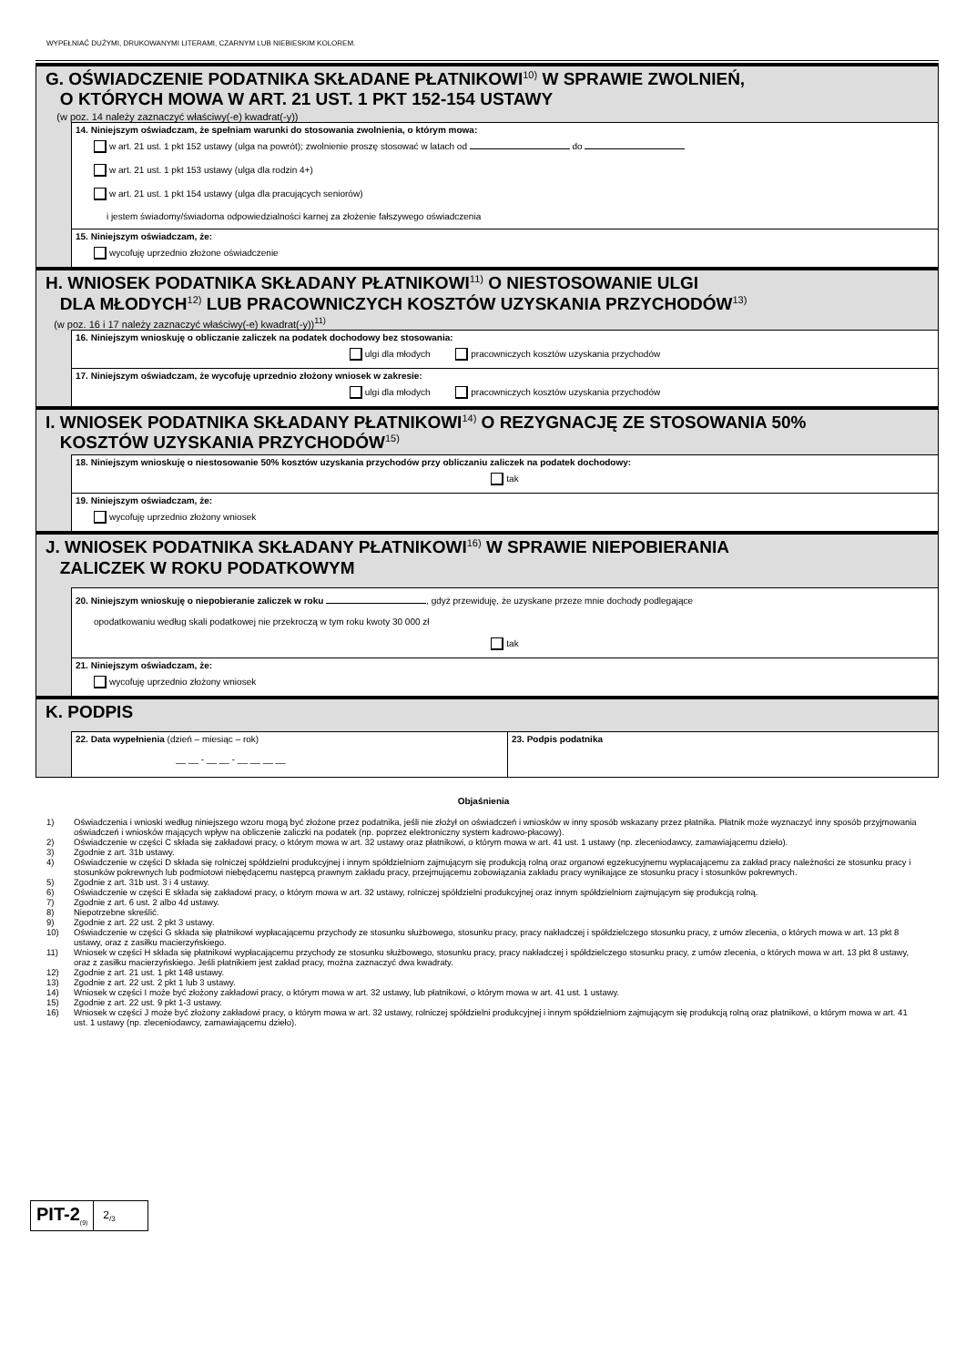WYPEŁNIAĆ DUŻYMI, DRUKOWANYMI LITERAMI, CZARNYM LUB NIEBIESKIM KOLOREM.
G. OŚWIADCZENIE PODATNIKA SKŁADANE PŁATNIKOWI<sup>10)</sup> W SPRAWIE ZWOLNIEŃ,
O KTÓRYCH MOWA W ART. 21 UST. 1 PKT 152-154 USTAWY
(w poz. 14 należy zaznaczyć właściwy(-e) kwadrat(-y))
14. Niniejszym oświadczam, że spełniam warunki do stosowania zwolnienia, o którym mowa:
w art. 21 ust. 1 pkt 152 ustawy (ulga na powrót); zwolnienie proszę stosować w latach od do
w art. 21 ust. 1 pkt 153 ustawy (ulga dla rodzin 4+)
w art. 21 ust. 1 pkt 154 ustawy (ulga dla pracujących seniorów)
i jestem świadomy/świadoma odpowiedzialności karnej za złożenie fałszywego oświadczenia
15. Niniejszym oświadczam, że:
wycofuję uprzednio złożone oświadczenie
H. WNIOSEK PODATNIKA SKŁADANY PŁATNIKOWI<sup>11)</sup> O NIESTOSOWANIE ULGI
DLA MŁODYCH<sup>12)</sup> LUB PRACOWNICZYCH KOSZTÓW UZYSKANIA PRZYCHODÓW<sup>13)</sup>
(w poz. 16 i 17 należy zaznaczyć właściwy(-e) kwadrat(-y))<sup>11)</sup>
16. Niniejszym wnioskuję o obliczanie zaliczek na podatek dochodowy bez stosowania:
ulgi dla młodych pracowniczych kosztów uzyskania przychodów
17. Niniejszym oświadczam, że wycofuję uprzednio złożony wniosek w zakresie:
ulgi dla młodych pracowniczych kosztów uzyskania przychodów
I. WNIOSEK PODATNIKA SKŁADANY PŁATNIKOWI<sup>14)</sup> O REZYGNACJĘ ZE STOSOWANIA 50%
KOSZTÓW UZYSKANIA PRZYCHODÓW<sup>15)</sup>
18. Niniejszym wnioskuję o niestosowanie 50% kosztów uzyskania przychodów przy obliczaniu zaliczek na podatek dochodowy:
tak
19. Niniejszym oświadczam, że:
wycofuję uprzednio złożony wniosek
J. WNIOSEK PODATNIKA SKŁADANY PŁATNIKOWI<sup>16)</sup> W SPRAWIE NIEPOBIERANIA
ZALICZEK W ROKU PODATKOWYM
20. Niniejszym wnioskuję o niepobieranie zaliczek w roku , gdyż przewiduję, że uzyskane przeze mnie dochody podlegające
opodatkowaniu według skali podatkowej nie przekroczą w tym roku kwoty 30 000 zł
tak
21. Niniejszym oświadczam, że:
wycofuję uprzednio złożony wniosek
K. PODPIS
22. Data wypełnienia (dzień – miesiąc – rok)
__ __ - __ __ - __ __ __ __
23. Podpis podatnika
Objaśnienia
1) Oświadczenia i wnioski według niniejszego wzoru mogą być złożone przez podatnika, jeśli nie złożył on oświadczeń i wniosków w inny sposób wskazany przez płatnika. Płatnik może wyznaczyć inny sposób przyjmowania oświadczeń i wniosków mających wpływ na obliczenie zaliczki na podatek (np. poprzez elektroniczny system kadrowo-płacowy).
2) Oświadczenie w części C składa się zakładowi pracy, o którym mowa w art. 32 ustawy oraz płatnikowi, o którym mowa w art. 41 ust. 1 ustawy (np. zleceniodawcy, zamawiającemu dzieło).
3) Zgodnie z art. 31b ustawy.
4) Oświadczenie w części D składa się rolniczej spółdzielni produkcyjnej i innym spółdzielniom zajmującym się produkcją rolną oraz organowi egzekucyjnemu wypłacającemu za zakład pracy należności ze stosunku pracy i stosunków pokrewnych lub podmiotowi niebędącemu następcą prawnym zakładu pracy, przejmującemu zobowiązania zakładu pracy wynikające ze stosunku pracy i stosunków pokrewnych.
5) Zgodnie z art. 31b ust. 3 i 4 ustawy.
6) Oświadczenie w części E składa się zakładowi pracy, o którym mowa w art. 32 ustawy, rolniczej spółdzielni produkcyjnej oraz innym spółdzielniom zajmującym się produkcją rolną.
7) Zgodnie z art. 6 ust. 2 albo 4d ustawy.
8) Niepotrzebne skreślić.
9) Zgodnie z art. 22 ust. 2 pkt 3 ustawy.
10) Oświadczenie w części G składa się płatnikowi wypłacającemu przychody ze stosunku służbowego, stosunku pracy, pracy nakładczej i spółdzielczego stosunku pracy, z umów zlecenia, o których mowa w art. 13 pkt 8 ustawy, oraz z zasiłku macierzyńskiego.
11) Wniosek w części H składa się płatnikowi wypłacającemu przychody ze stosunku służbowego, stosunku pracy, pracy nakładczej i spółdzielczego stosunku pracy, z umów zlecenia, o których mowa w art. 13 pkt 8 ustawy, oraz z zasiłku macierzyńskiego. Jeśli płatnikiem jest zakład pracy, można zaznaczyć dwa kwadraty.
12) Zgodnie z art. 21 ust. 1 pkt 148 ustawy.
13) Zgodnie z art. 22 ust. 2 pkt 1 lub 3 ustawy.
14) Wniosek w części I może być złożony zakładowi pracy, o którym mowa w art. 32 ustawy, lub płatnikowi, o którym mowa w art. 41 ust. 1 ustawy.
15) Zgodnie z art. 22 ust. 9 pkt 1-3 ustawy.
16) Wniosek w części J może być złożony zakładowi pracy, o którym mowa w art. 32 ustawy, rolniczej spółdzielni produkcyjnej i innym spółdzielniom zajmującym się produkcją rolną oraz płatnikowi, o którym mowa w art. 41 ust. 1 ustawy (np. zleceniodawcy, zamawiającemu dzieło).
PIT-2<sub>(9)</sub>
2<sub>/3</sub>